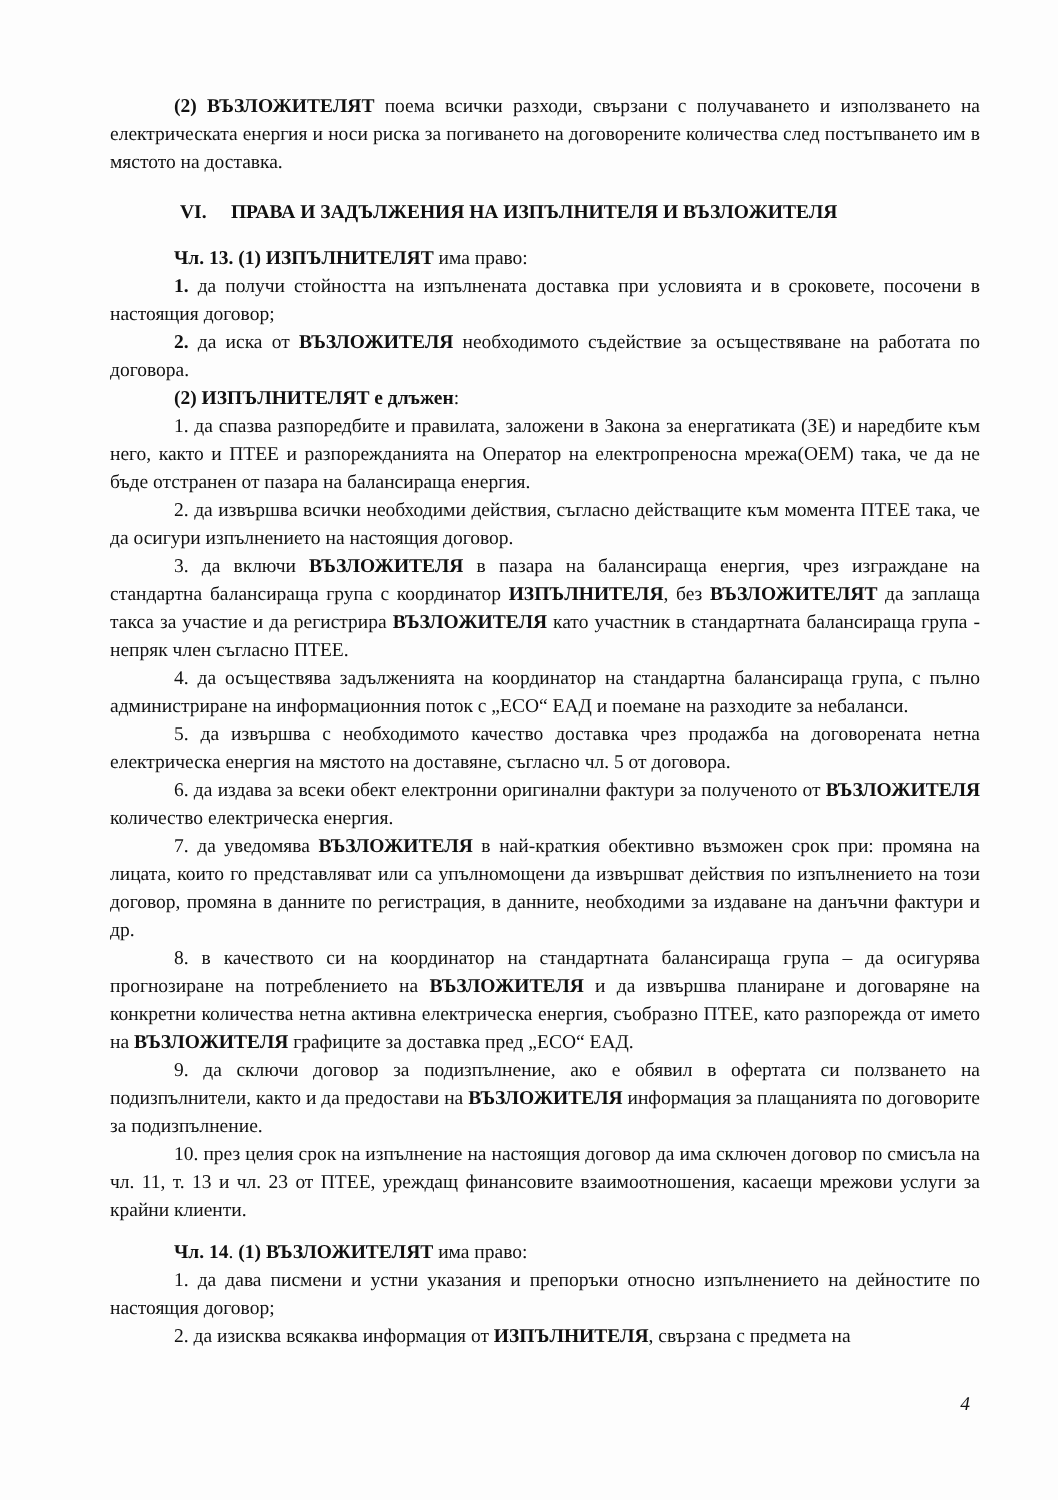(2) ВЪЗЛОЖИТЕЛЯТ поема всички разходи, свързани с получаването и използването на електрическата енергия и носи риска за погиването на договорените количества след постъпването им в мястото на доставка.
VI. ПРАВА И ЗАДЪЛЖЕНИЯ НА ИЗПЪЛНИТЕЛЯ И ВЪЗЛОЖИТЕЛЯ
Чл. 13. (1) ИЗПЪЛНИТЕЛЯТ има право:
1. да получи стойността на изпълнената доставка при условията и в сроковете, посочени в настоящия договор;
2. да иска от ВЪЗЛОЖИТЕЛЯ необходимото съдействие за осъществяване на работата по договора.
(2) ИЗПЪЛНИТЕЛЯТ е длъжен:
1. да спазва разпоредбите и правилата, заложени в Закона за енергатиката (ЗЕ) и наредбите към него, както и ПТЕЕ и разпорежданията на Оператор на електропреносна мрежа(ОЕМ) така, че да не бъде отстранен от пазара на балансираща енергия.
2. да извършва всички необходими действия, съгласно действащите към момента ПТЕЕ така, че да осигури изпълнението на настоящия договор.
3. да включи ВЪЗЛОЖИТЕЛЯ в пазара на балансираща енергия, чрез изграждане на стандартна балансираща група с координатор ИЗПЪЛНИТЕЛЯ, без ВЪЗЛОЖИТЕЛЯТ да заплаща такса за участие и да регистрира ВЪЗЛОЖИТЕЛЯ като участник в стандартната балансираща група - непряк член съгласно ПТЕЕ.
4. да осъществява задълженията на координатор на стандартна балансираща група, с пълно администриране на информационния поток с „ЕСО“ ЕАД и поемане на разходите за небаланси.
5. да извършва с необходимото качество доставка чрез продажба на договорената нетна електрическа енергия на мястото на доставяне, съгласно чл. 5 от договора.
6. да издава за всеки обект електронни оригинални фактури за полученото от ВЪЗЛОЖИТЕЛЯ количество електрическа енергия.
7. да уведомява ВЪЗЛОЖИТЕЛЯ в най-краткия обективно възможен срок при: промяна на лицата, които го представляват или са упълномощени да извършват действия по изпълнението на този договор, промяна в данните по регистрация, в данните, необходими за издаване на данъчни фактури и др.
8. в качеството си на координатор на стандартната балансираща група – да осигурява прогнозиране на потреблението на ВЪЗЛОЖИТЕЛЯ и да извършва планиране и договаряне на конкретни количества нетна активна електрическа енергия, съобразно ПТЕЕ, като разпорежда от името на ВЪЗЛОЖИТЕЛЯ графиците за доставка пред „ЕСО“ ЕАД.
9. да сключи договор за подизпълнение, ако е обявил в офертата си ползването на подизпълнители, както и да предостави на ВЪЗЛОЖИТЕЛЯ информация за плащанията по договорите за подизпълнение.
10. през целия срок на изпълнение на настоящия договор да има сключен договор по смисъла на чл. 11, т. 13 и чл. 23 от ПТЕЕ, уреждащ финансовите взаимоотношения, касаещи мрежови услуги за крайни клиенти.
Чл. 14. (1) ВЪЗЛОЖИТЕЛЯТ има право:
1. да дава писмени и устни указания и препоръки относно изпълнението на дейностите по настоящия договор;
2. да изисква всякаква информация от ИЗПЪЛНИТЕЛЯ, свързана с предмета на
4